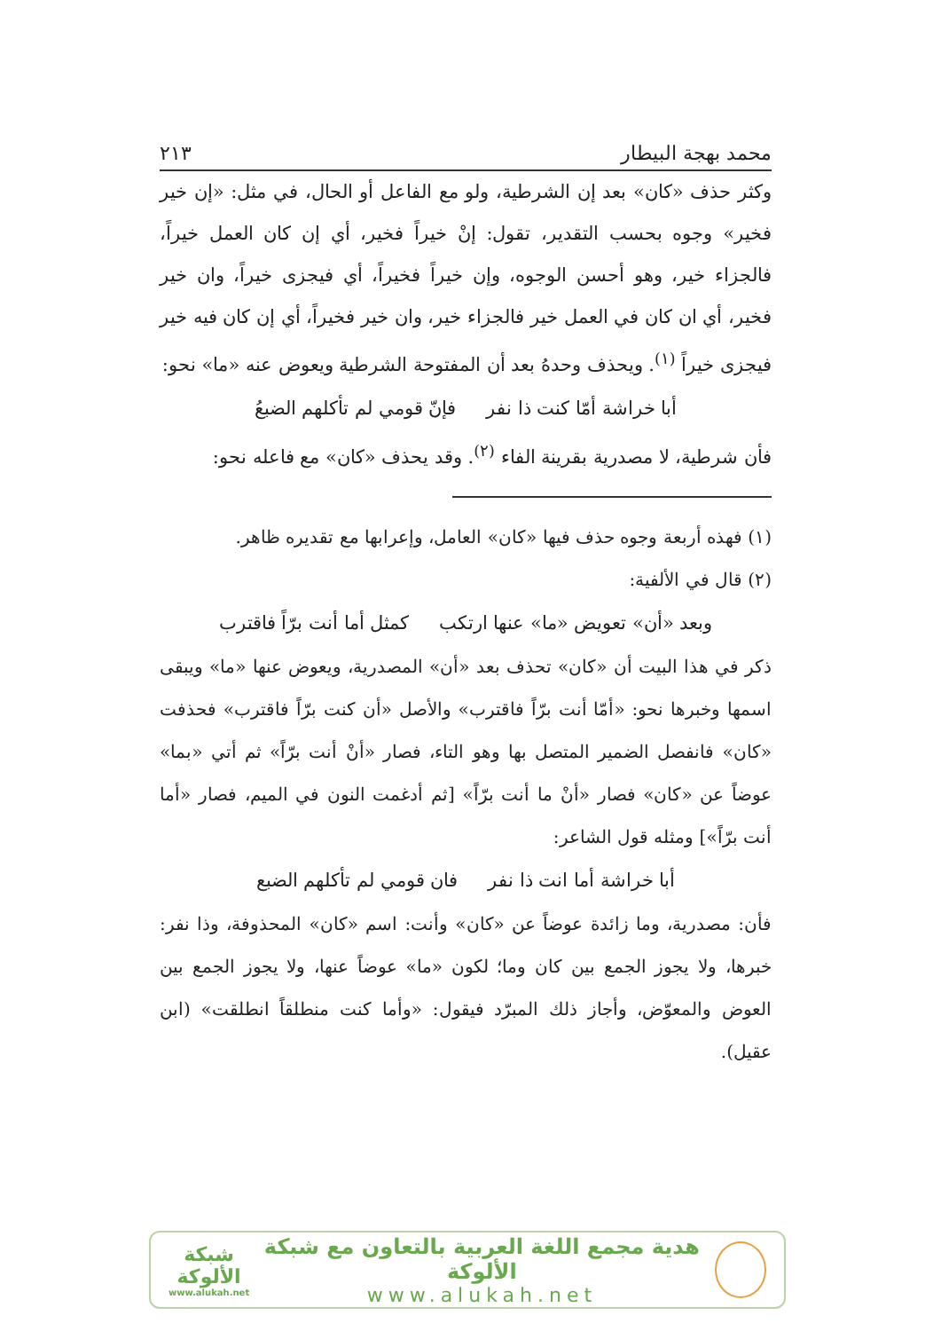محمد بهجة البيطار ٢١٣
وكثر حذف «كان» بعد إن الشرطية، ولو مع الفاعل أو الحال، في مثل: «إن خير فخير» وجوه بحسب التقدير، تقول: إنْ خيراً فخير، أي إن كان العمل خيراً، فالجزاء خير، وهو أحسن الوجوه، وإن خيراً فخيراً، أي فيجزى خيراً، وان خير فخير، أي ان كان في العمل خير فالجزاء خير، وان خير فخيراً، أي إن كان فيه خير فيجزى خيراً <sup>(١)</sup>. ويحذف وحدهُ بعد أن المفتوحة الشرطية ويعوض عنه «ما» نحو:
أبا خراشة أمّا كنت ذا نفر فإنّ قومي لم تأكلهم الضبعُ
فأن شرطية، لا مصدرية بقرينة الفاء <sup>(٢)</sup>. وقد يحذف «كان» مع فاعله نحو:
(١) فهذه أربعة وجوه حذف فيها «كان» العامل، وإعرابها مع تقديره ظاهر.
(٢) قال في الألفية:
وبعد «أن» تعويض «ما» عنها ارتكب كمثل أما أنت برّاً فاقترب
ذكر في هذا البيت أن «كان» تحذف بعد «أن» المصدرية، ويعوض عنها «ما» ويبقى اسمها وخبرها نحو: «أمّا أنت برّاً فاقترب» والأصل «أن كنت برّاً فاقترب» فحذفت «كان» فانفصل الضمير المتصل بها وهو التاء، فصار «أنْ أنت برّاً» ثم أتي «بما» عوضاً عن «كان» فصار «أنْ ما أنت برّاً» [ثم أدغمت النون في الميم، فصار «أما أنت برّاً»] ومثله قول الشاعر:
أبا خراشة أما انت ذا نفر فان قومي لم تأكلهم الضبع
فأن: مصدرية، وما زائدة عوضاً عن «كان» وأنت: اسم «كان» المحذوفة، وذا نفر: خبرها، ولا يجوز الجمع بين كان وما؛ لكون «ما» عوضاً عنها، ولا يجوز الجمع بين العوض والمعوّض، وأجاز ذلك المبرّد فيقول: «وأما كنت منطلقاً انطلقت» (ابن عقيل).
هدية مجمع اللغة العربية بالتعاون مع شبكة الألوكة
www.alukah.net
شبكة
الألوكة
www.alukah.net